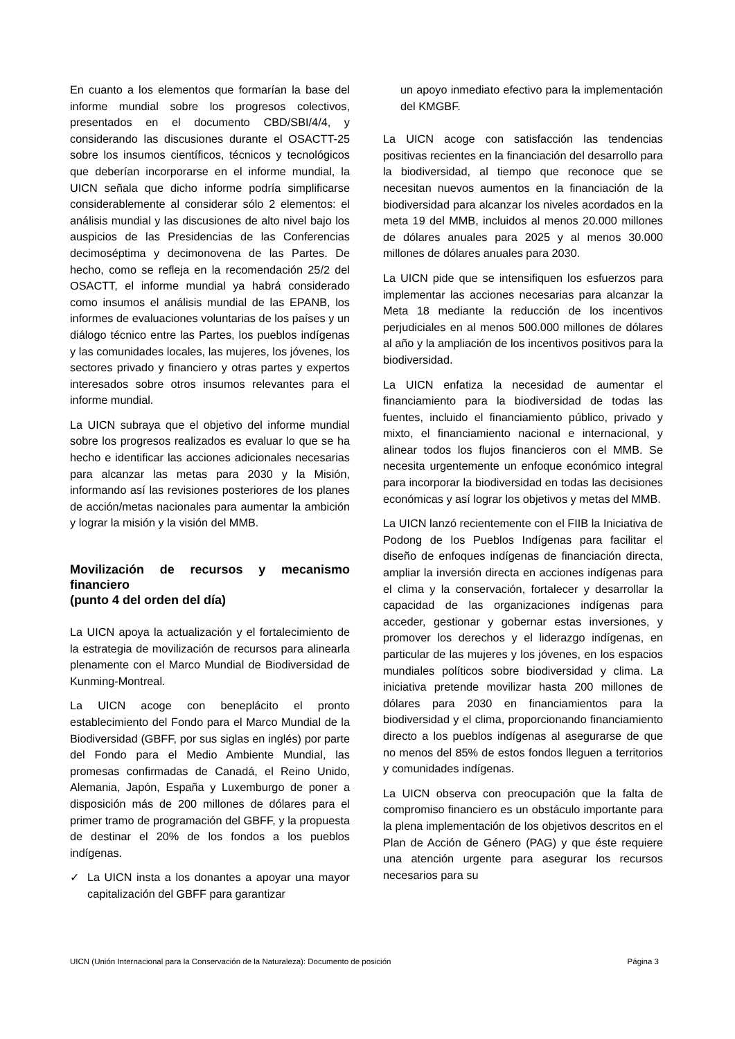En cuanto a los elementos que formarían la base del informe mundial sobre los progresos colectivos, presentados en el documento CBD/SBI/4/4, y considerando las discusiones durante el OSACTT-25 sobre los insumos científicos, técnicos y tecnológicos que deberían incorporarse en el informe mundial, la UICN señala que dicho informe podría simplificarse considerablemente al considerar sólo 2 elementos: el análisis mundial y las discusiones de alto nivel bajo los auspicios de las Presidencias de las Conferencias decimoséptima y decimonovena de las Partes. De hecho, como se refleja en la recomendación 25/2 del OSACTT, el informe mundial ya habrá considerado como insumos el análisis mundial de las EPANB, los informes de evaluaciones voluntarias de los países y un diálogo técnico entre las Partes, los pueblos indígenas y las comunidades locales, las mujeres, los jóvenes, los sectores privado y financiero y otras partes y expertos interesados sobre otros insumos relevantes para el informe mundial.
La UICN subraya que el objetivo del informe mundial sobre los progresos realizados es evaluar lo que se ha hecho e identificar las acciones adicionales necesarias para alcanzar las metas para 2030 y la Misión, informando así las revisiones posteriores de los planes de acción/metas nacionales para aumentar la ambición y lograr la misión y la visión del MMB.
Movilización de recursos y mecanismo financiero
(punto 4 del orden del día)
La UICN apoya la actualización y el fortalecimiento de la estrategia de movilización de recursos para alinearla plenamente con el Marco Mundial de Biodiversidad de Kunming-Montreal.
La UICN acoge con beneplácito el pronto establecimiento del Fondo para el Marco Mundial de la Biodiversidad (GBFF, por sus siglas en inglés) por parte del Fondo para el Medio Ambiente Mundial, las promesas confirmadas de Canadá, el Reino Unido, Alemania, Japón, España y Luxemburgo de poner a disposición más de 200 millones de dólares para el primer tramo de programación del GBFF, y la propuesta de destinar el 20% de los fondos a los pueblos indígenas.
✓ La UICN insta a los donantes a apoyar una mayor capitalización del GBFF para garantizar
un apoyo inmediato efectivo para la implementación del KMGBF.
La UICN acoge con satisfacción las tendencias positivas recientes en la financiación del desarrollo para la biodiversidad, al tiempo que reconoce que se necesitan nuevos aumentos en la financiación de la biodiversidad para alcanzar los niveles acordados en la meta 19 del MMB, incluidos al menos 20.000 millones de dólares anuales para 2025 y al menos 30.000 millones de dólares anuales para 2030.
La UICN pide que se intensifiquen los esfuerzos para implementar las acciones necesarias para alcanzar la Meta 18 mediante la reducción de los incentivos perjudiciales en al menos 500.000 millones de dólares al año y la ampliación de los incentivos positivos para la biodiversidad.
La UICN enfatiza la necesidad de aumentar el financiamiento para la biodiversidad de todas las fuentes, incluido el financiamiento público, privado y mixto, el financiamiento nacional e internacional, y alinear todos los flujos financieros con el MMB. Se necesita urgentemente un enfoque económico integral para incorporar la biodiversidad en todas las decisiones económicas y así lograr los objetivos y metas del MMB.
La UICN lanzó recientemente con el FIIB la Iniciativa de Podong de los Pueblos Indígenas para facilitar el diseño de enfoques indígenas de financiación directa, ampliar la inversión directa en acciones indígenas para el clima y la conservación, fortalecer y desarrollar la capacidad de las organizaciones indígenas para acceder, gestionar y gobernar estas inversiones, y promover los derechos y el liderazgo indígenas, en particular de las mujeres y los jóvenes, en los espacios mundiales políticos sobre biodiversidad y clima. La iniciativa pretende movilizar hasta 200 millones de dólares para 2030 en financiamientos para la biodiversidad y el clima, proporcionando financiamiento directo a los pueblos indígenas al asegurarse de que no menos del 85% de estos fondos lleguen a territorios y comunidades indígenas.
La UICN observa con preocupación que la falta de compromiso financiero es un obstáculo importante para la plena implementación de los objetivos descritos en el Plan de Acción de Género (PAG) y que éste requiere una atención urgente para asegurar los recursos necesarios para su
UICN (Unión Internacional para la Conservación de la Naturaleza): Documento de posición Página 3